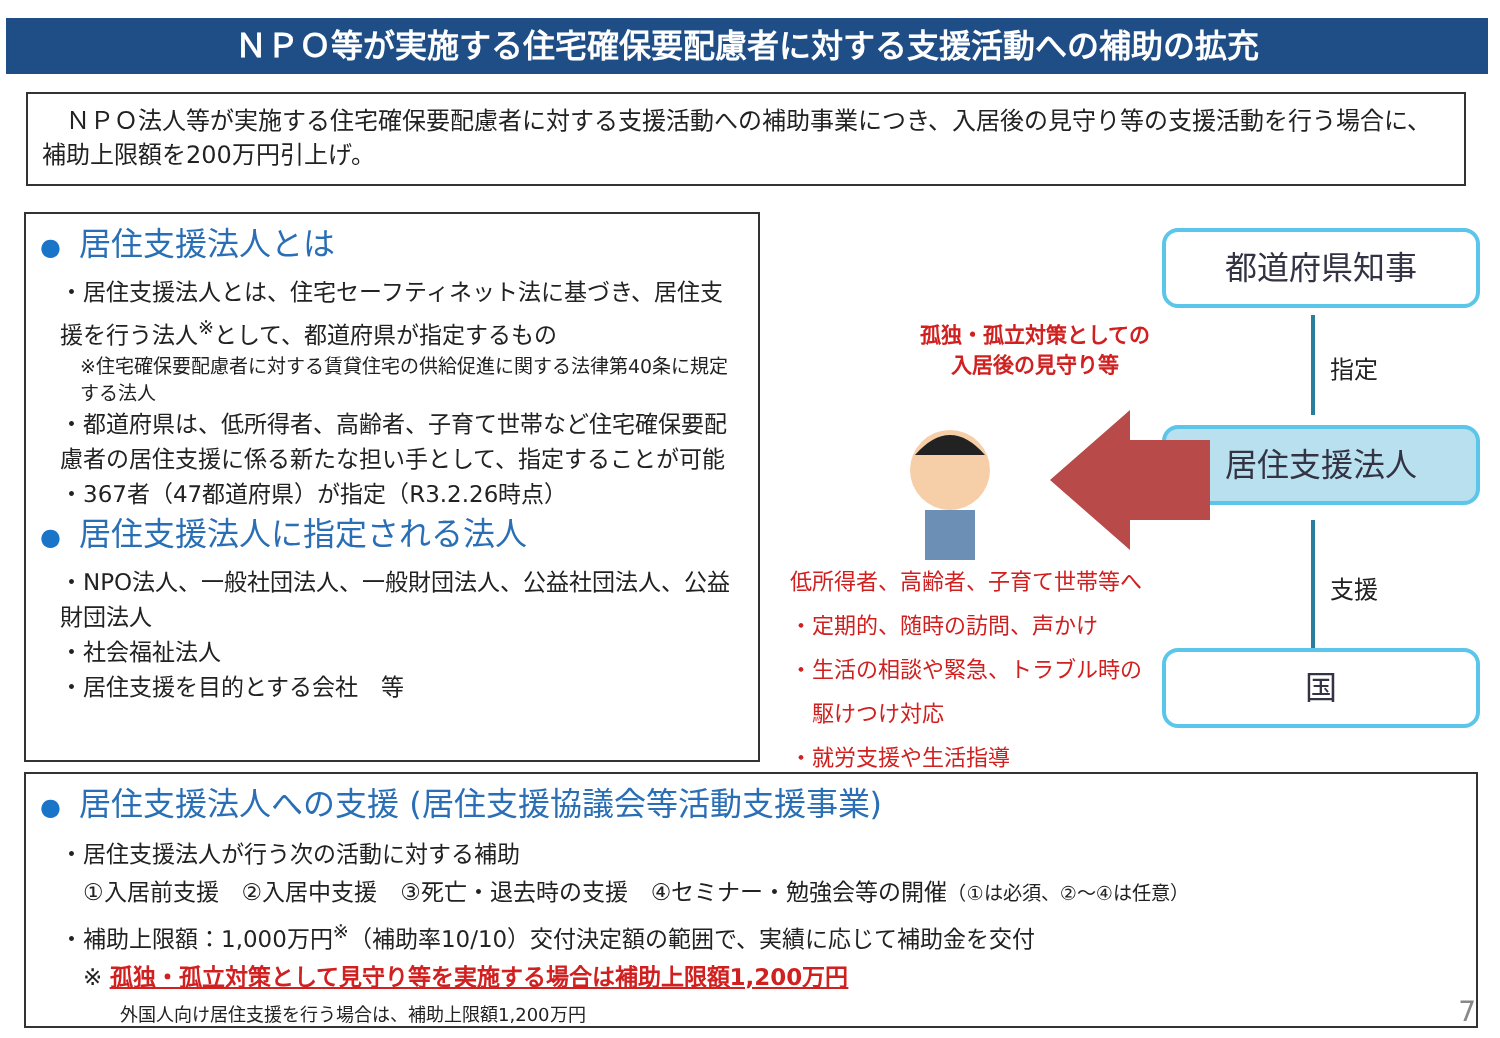ＮＰＯ等が実施する住宅確保要配慮者に対する支援活動への補助の拡充
　ＮＰＯ法人等が実施する住宅確保要配慮者に対する支援活動への補助事業につき、入居後の見守り等の支援活動を行う場合に、補助上限額を200万円引上げ。
● 居住支援法人とは
・居住支援法人とは、住宅セーフティネット法に基づき、居住支援を行う法人<sup>※</sup>として、都道府県が指定するもの
※住宅確保要配慮者に対する賃貸住宅の供給促進に関する法律第40条に規定する法人
・都道府県は、低所得者、高齢者、子育て世帯など住宅確保要配慮者の居住支援に係る新たな担い手として、指定することが可能
・367者（47都道府県）が指定（R3.2.26時点）
● 居住支援法人に指定される法人
・NPO法人、一般社団法人、一般財団法人、公益社団法人、公益財団法人
・社会福祉法人
・居住支援を目的とする会社　等
都道府県知事
指定
居住支援法人
支援
国
孤独・孤立対策としての
入居後の見守り等
低所得者、高齢者、子育て世帯等へ
・定期的、随時の訪問、声かけ
・生活の相談や緊急、トラブル時の
　駆けつけ対応
・就労支援や生活指導
● 居住支援法人への支援 (居住支援協議会等活動支援事業)
・居住支援法人が行う次の活動に対する補助
　①入居前支援　②入居中支援　③死亡・退去時の支援　④セミナー・勉強会等の開催（①は必須、②～④は任意）
・補助上限額：1,000万円<sup>※</sup>（補助率10/10）交付決定額の範囲で、実績に応じて補助金を交付
　※ 孤独・孤立対策として見守り等を実施する場合は補助上限額1,200万円
外国人向け居住支援を行う場合は、補助上限額1,200万円
7